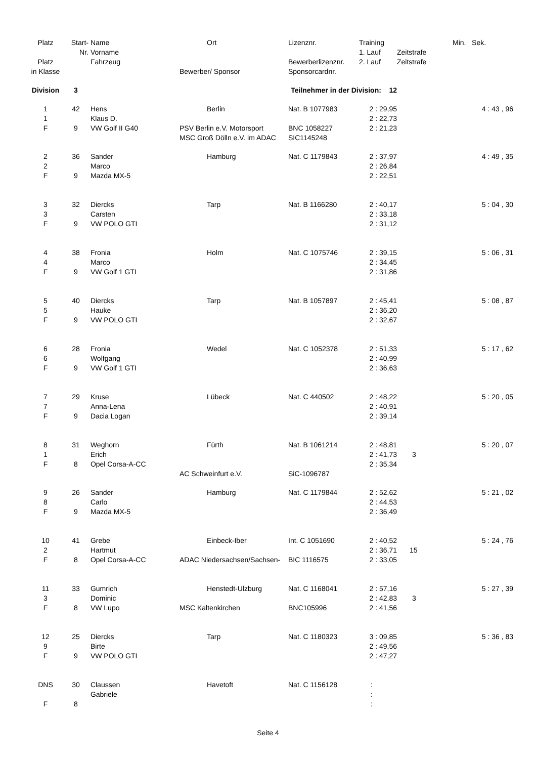| Platz | Start- | Name | Ort | Lizenznr. | Training | | Min. Sek. |
| --- | --- | --- | --- | --- | --- | --- | --- |
| | Nr. | Vorname | | | 1. Lauf | Zeitstrafe | |
| Platz | | Fahrzeug | | Bewerberlizenznr. | 2. Lauf | Zeitstrafe | |
| in Klasse | | | Bewerber/ Sponsor | Sponsorcardnr. | | | |
| Division | 3 | | Teilnehmer in der Division: 12 | | | | |
| 1 | 42 | Hens | Berlin | Nat. B 1077983 | 2 : 29,95 | | 4 : 43 , 96 |
| 1 | | Klaus D. | | | 2 : 22,73 | | |
| F | 9 | VW Golf II G40 | PSV Berlin e.V. Motorsport | BNC 1058227 | 2 : 21,23 | | |
| | | | MSC Groß Dölln e.V. im ADAC | SIC1145248 | | | |
| 2 | 36 | Sander | Hamburg | Nat. C 1179843 | 2 : 37,97 | | 4 : 49 , 35 |
| 2 | | Marco | | | 2 : 26,84 | | |
| F | 9 | Mazda MX-5 | | | 2 : 22,51 | | |
| 3 | 32 | Diercks | Tarp | Nat. B 1166280 | 2 : 40,17 | | 5 : 04 , 30 |
| 3 | | Carsten | | | 2 : 33,18 | | |
| F | 9 | VW POLO GTI | | | 2 : 31,12 | | |
| 4 | 38 | Fronia | Holm | Nat. C 1075746 | 2 : 39,15 | | 5 : 06 , 31 |
| 4 | | Marco | | | 2 : 34,45 | | |
| F | 9 | VW Golf 1 GTI | | | 2 : 31,86 | | |
| 5 | 40 | Diercks | Tarp | Nat. B 1057897 | 2 : 45,41 | | 5 : 08 , 87 |
| 5 | | Hauke | | | 2 : 36,20 | | |
| F | 9 | VW POLO GTI | | | 2 : 32,67 | | |
| 6 | 28 | Fronia | Wedel | Nat. C 1052378 | 2 : 51,33 | | 5 : 17 , 62 |
| 6 | | Wolfgang | | | 2 : 40,99 | | |
| F | 9 | VW Golf 1 GTI | | | 2 : 36,63 | | |
| 7 | 29 | Kruse | Lübeck | Nat. C 440502 | 2 : 48,22 | | 5 : 20 , 05 |
| 7 | | Anna-Lena | | | 2 : 40,91 | | |
| F | 9 | Dacia Logan | | | 2 : 39,14 | | |
| 8 | 31 | Weghorn | Fürth | Nat. B 1061214 | 2 : 48,81 | | 5 : 20 , 07 |
| 1 | | Erich | | | 2 : 41,73 | 3 | |
| F | 8 | Opel Corsa-A-CC | | | 2 : 35,34 | | |
| | | | AC Schweinfurt e.V. | SiC-1096787 | | | |
| 9 | 26 | Sander | Hamburg | Nat. C 1179844 | 2 : 52,62 | | 5 : 21 , 02 |
| 8 | | Carlo | | | 2 : 44,53 | | |
| F | 9 | Mazda MX-5 | | | 2 : 36,49 | | |
| 10 | 41 | Grebe | Einbeck-Iber | Int. C 1051690 | 2 : 40,52 | | 5 : 24 , 76 |
| 2 | | Hartmut | | | 2 : 36,71 | 15 | |
| F | 8 | Opel Corsa-A-CC | ADAC Niedersachsen/Sachsen- | BIC 1116575 | 2 : 33,05 | | |
| 11 | 33 | Gumrich | Henstedt-Ulzburg | Nat. C 1168041 | 2 : 57,16 | | 5 : 27 , 39 |
| 3 | | Dominic | | | 2 : 42,83 | 3 | |
| F | 8 | VW Lupo | MSC Kaltenkirchen | BNC105996 | 2 : 41,56 | | |
| 12 | 25 | Diercks | Tarp | Nat. C 1180323 | 3 : 09,85 | | 5 : 36 , 83 |
| 9 | | Birte | | | 2 : 49,56 | | |
| F | 9 | VW POLO GTI | | | 2 : 47,27 | | |
| DNS | 30 | Claussen | Havetoft | Nat. C 1156128 | : | | |
| | | Gabriele | | | : | | |
| F | 8 | | | | : | | |
Seite 4